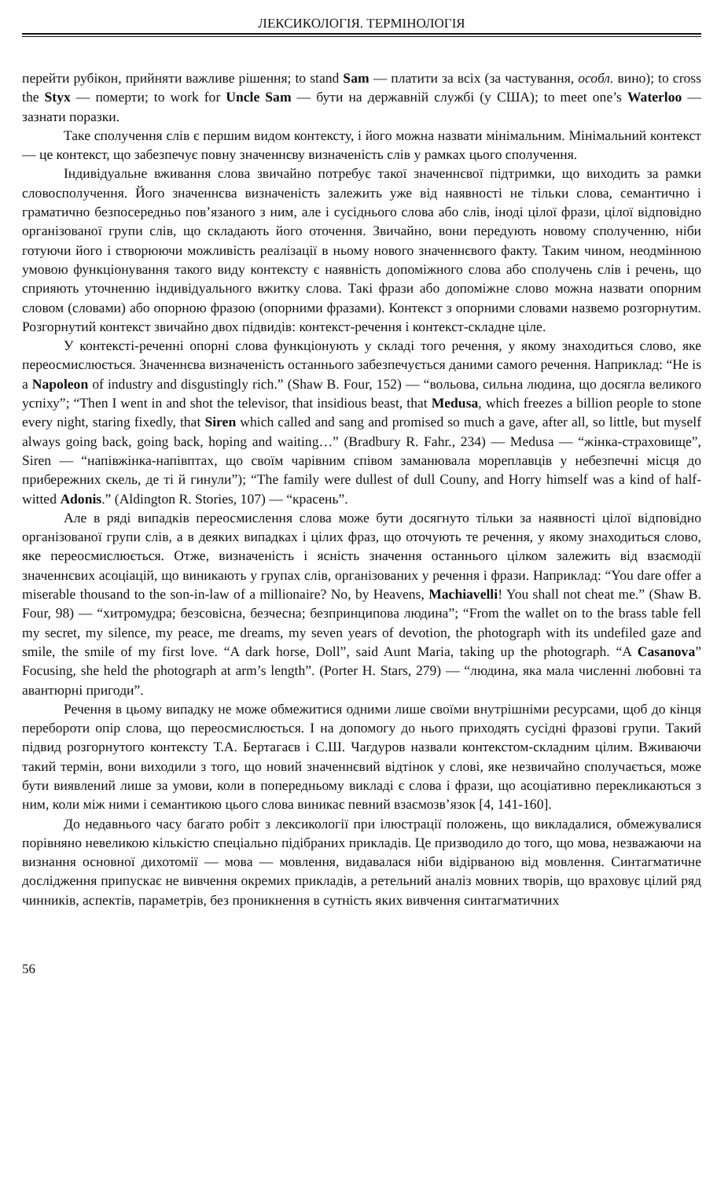ЛЕКСИКОЛОГІЯ. ТЕРМІНОЛОГІЯ
перейти рубікон, прийняти важливе рішення; to stand Sam — платити за всіх (за частування, особл. вино); to cross the Styx — померти; to work for Uncle Sam — бути на державній службі (у США); to meet one’s Waterloo — зазнати поразки.
Таке сполучення слів є першим видом контексту, і його можна назвати мінімальним. Мінімальний контекст — це контекст, що забезпечує повну значеннєву визначеність слів у рамках цього сполучення.
Індивідуальне вживання слова звичайно потребує такої значеннєвої підтримки, що виходить за рамки словосполучення. Його значеннєва визначеність залежить уже від наявності не тільки слова, семантично і граматично безпосередньо пов’язаного з ним, але і сусіднього слова або слів, іноді цілої фрази, цілої відповідно організованої групи слів, що складають його оточення. Звичайно, вони передують новому сполученню, ніби готуючи його і створюючи можливість реалізації в ньому нового значеннєвого факту. Таким чином, неодмінною умовою функціонування такого виду контексту є наявність допоміжного слова або сполучень слів і речень, що сприяють уточненню індивідуального вжитку слова. Такі фрази або допоміжне слово можна назвати опорним словом (словами) або опорною фразою (опорними фразами). Контекст з опорними словами назвемо розгорнутим. Розгорнутий контекст звичайно двох підвидів: контекст-речення і контекст-складне ціле.
У контексті-реченні опорні слова функціонують у складі того речення, у якому знаходиться слово, яке переосмислюється. Значеннєва визначеність останнього забезпечується даними самого речення. Наприклад: “He is a Napoleon of industry and disgustingly rich.” (Shaw B. Four, 152) — “вольова, сильна людина, що досягла великого успіху”; “Then I went in and shot the televisor, that insidious beast, that Medusa, which freezes a billion people to stone every night, staring fixedly, that Siren which called and sang and promised so much a gave, after all, so little, but myself always going back, going back, hoping and waiting…” (Bradbury R. Fahr., 234) — Medusa — “жінка-страховище”, Siren — “напівжінка-напівптах, що своїм чарівним співом заманювала мореплавців у небезпечні місця до прибережних скель, де ті й гинули”); “The family were dullest of dull Couny, and Horry himself was a kind of half-witted Adonis.” (Aldington R. Stories, 107) — “красень”.
Але в ряді випадків переосмислення слова може бути досягнуто тільки за наявності цілої відповідно організованої групи слів, а в деяких випадках і цілих фраз, що оточують те речення, у якому знаходиться слово, яке переосмислюється. Отже, визначеність і ясність значення останнього цілком залежить від взаємодії значеннєвих асоціацій, що виникають у групах слів, організованих у речення і фрази. Наприклад: “You dare offer a miserable thousand to the son-in-law of a millionaire? No, by Heavens, Machiavelli! You shall not cheat me.” (Shaw B. Four, 98) — “хитромудра; безсовісна, безчесна; безпринципова людина”; “From the wallet on to the brass table fell my secret, my silence, my peace, me dreams, my seven years of devotion, the photograph with its undefiled gaze and smile, the smile of my first love. “A dark horse, Doll”, said Aunt Maria, taking up the photograph. “A Casanova” Focusing, she held the photograph at arm’s length”. (Porter H. Stars, 279) — “людина, яка мала численні любовні та авантюрні пригоди”.
Речення в цьому випадку не може обмежитися одними лише своїми внутрішніми ресурсами, щоб до кінця перебороти опір слова, що переосмислюється. І на допомогу до нього приходять сусідні фразові групи. Такий підвид розгорнутого контексту Т.А. Бертагаєв і С.Ш. Чагдуров назвали контекстом-складним цілим. Вживаючи такий термін, вони виходили з того, що новий значеннєвий відтінок у слові, яке незвичайно сполучається, може бути виявлений лише за умови, коли в попередньому викладі є слова і фрази, що асоціативно перекликаються з ним, коли між ними і семантикою цього слова виникає певний взаємозв’язок [4, 141-160].
До недавнього часу багато робіт з лексикології при ілюстрації положень, що викладалися, обмежувалися порівняно невеликою кількістю спеціально підібраних прикладів. Це призводило до того, що мова, незважаючи на визнання основної дихотомії — мова — мовлення, видавалася ніби відірваною від мовлення. Синтагматичне дослідження припускає не вивчення окремих прикладів, а ретельний аналіз мовних творів, що враховує цілий ряд чинників, аспектів, параметрів, без проникнення в сутність яких вивчення синтагматичних
56